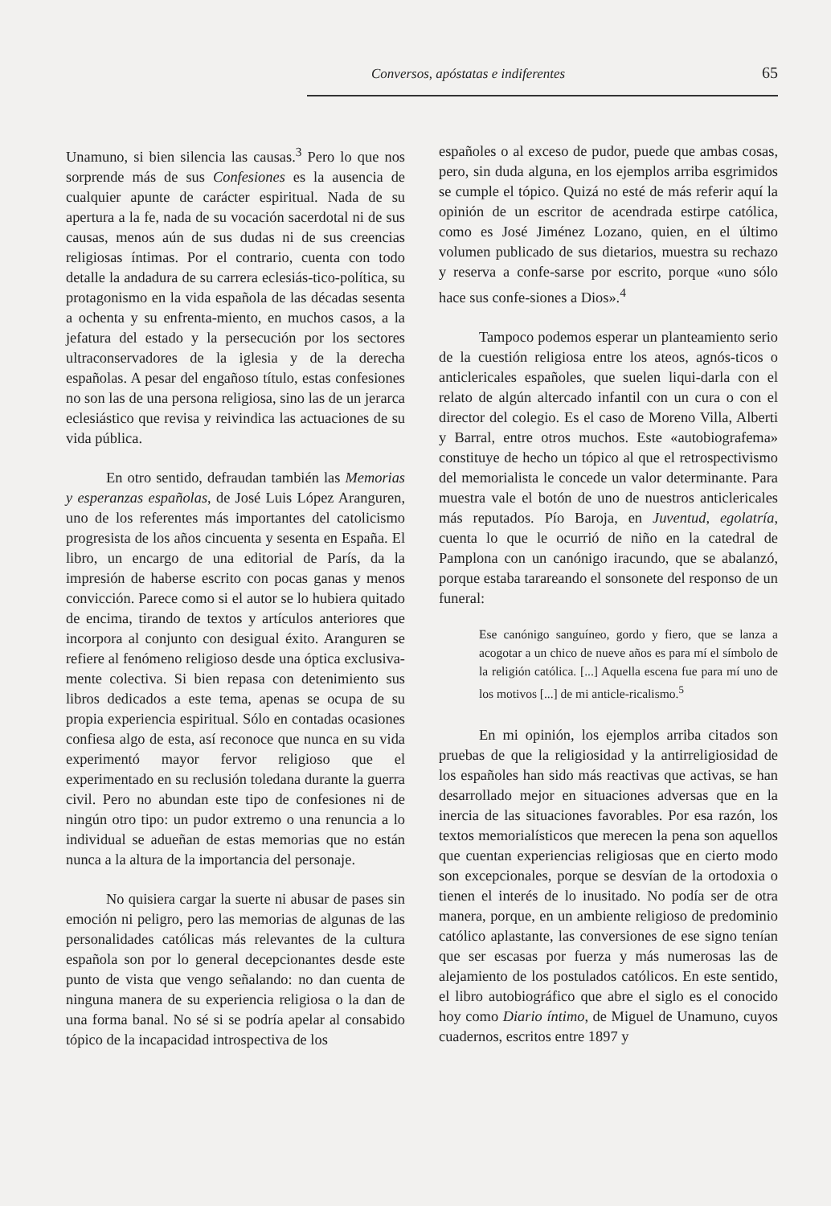Conversos, apóstatas e indiferentes 65
Unamuno, si bien silencia las causas.<sup>3</sup> Pero lo que nos sorprende más de sus Confesiones es la ausencia de cualquier apunte de carácter espiritual. Nada de su apertura a la fe, nada de su vocación sacerdotal ni de sus causas, menos aún de sus dudas ni de sus creencias religiosas íntimas. Por el contrario, cuenta con todo detalle la andadura de su carrera eclesiás-tico-política, su protagonismo en la vida española de las décadas sesenta a ochenta y su enfrenta-miento, en muchos casos, a la jefatura del estado y la persecución por los sectores ultraconservadores de la iglesia y de la derecha españolas. A pesar del engañoso título, estas confesiones no son las de una persona religiosa, sino las de un jerarca eclesiástico que revisa y reivindica las actuaciones de su vida pública.
En otro sentido, defraudan también las Memorias y esperanzas españolas, de José Luis López Aranguren, uno de los referentes más importantes del catolicismo progresista de los años cincuenta y sesenta en España. El libro, un encargo de una editorial de París, da la impresión de haberse escrito con pocas ganas y menos convicción. Parece como si el autor se lo hubiera quitado de encima, tirando de textos y artículos anteriores que incorpora al conjunto con desigual éxito. Aranguren se refiere al fenómeno religioso desde una óptica exclusiva-mente colectiva. Si bien repasa con detenimiento sus libros dedicados a este tema, apenas se ocupa de su propia experiencia espiritual. Sólo en contadas ocasiones confiesa algo de esta, así reconoce que nunca en su vida experimentó mayor fervor religioso que el experimentado en su reclusión toledana durante la guerra civil. Pero no abundan este tipo de confesiones ni de ningún otro tipo: un pudor extremo o una renuncia a lo individual se adueñan de estas memorias que no están nunca a la altura de la importancia del personaje.
No quisiera cargar la suerte ni abusar de pases sin emoción ni peligro, pero las memorias de algunas de las personalidades católicas más relevantes de la cultura española son por lo general decepcionantes desde este punto de vista que vengo señalando: no dan cuenta de ninguna manera de su experiencia religiosa o la dan de una forma banal. No sé si se podría apelar al consabido tópico de la incapacidad introspectiva de los
españoles o al exceso de pudor, puede que ambas cosas, pero, sin duda alguna, en los ejemplos arriba esgrimidos se cumple el tópico. Quizá no esté de más referir aquí la opinión de un escritor de acendrada estirpe católica, como es José Jiménez Lozano, quien, en el último volumen publicado de sus dietarios, muestra su rechazo y reserva a confe-sarse por escrito, porque «uno sólo hace sus confe-siones a Dios».<sup>4</sup>
Tampoco podemos esperar un planteamiento serio de la cuestión religiosa entre los ateos, agnós-ticos o anticlericales españoles, que suelen liqui-darla con el relato de algún altercado infantil con un cura o con el director del colegio. Es el caso de Moreno Villa, Alberti y Barral, entre otros muchos. Este «autobiografema» constituye de hecho un tópico al que el retrospectivismo del memorialista le concede un valor determinante. Para muestra vale el botón de uno de nuestros anticlericales más reputados. Pío Baroja, en Juventud, egolatría, cuenta lo que le ocurrió de niño en la catedral de Pamplona con un canónigo iracundo, que se abalanzó, porque estaba tarareando el sonsonete del responso de un funeral:
Ese canónigo sanguíneo, gordo y fiero, que se lanza a acogotar a un chico de nueve años es para mí el símbolo de la religión católica. [...] Aquella escena fue para mí uno de los motivos [...] de mi anticle-ricalismo.<sup>5</sup>
En mi opinión, los ejemplos arriba citados son pruebas de que la religiosidad y la antirreligiosidad de los españoles han sido más reactivas que activas, se han desarrollado mejor en situaciones adversas que en la inercia de las situaciones favorables. Por esa razón, los textos memorialísticos que merecen la pena son aquellos que cuentan experiencias religiosas que en cierto modo son excepcionales, porque se desvían de la ortodoxia o tienen el interés de lo inusitado. No podía ser de otra manera, porque, en un ambiente religioso de predominio católico aplastante, las conversiones de ese signo tenían que ser escasas por fuerza y más numerosas las de alejamiento de los postulados católicos. En este sentido, el libro autobiográfico que abre el siglo es el conocido hoy como Diario íntimo, de Miguel de Unamuno, cuyos cuadernos, escritos entre 1897 y